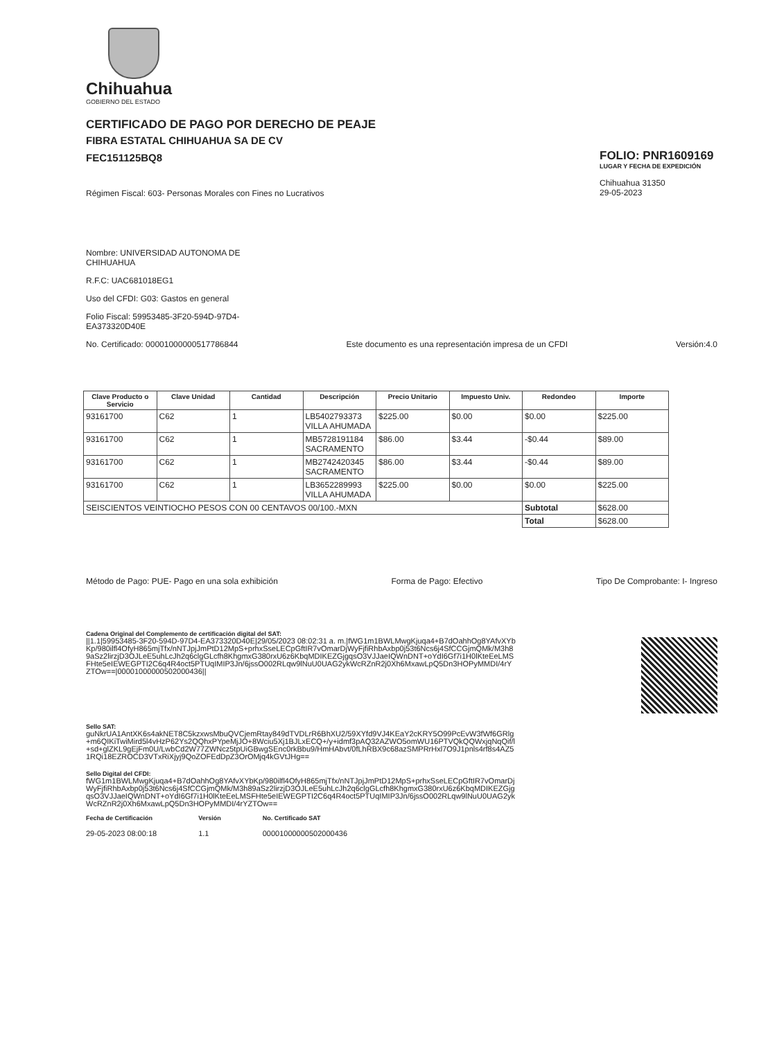Chihuahua
GOBIERNO DEL ESTADO
CERTIFICADO DE PAGO POR DERECHO DE PEAJE
FIBRA ESTATAL CHIHUAHUA SA DE CV
FEC151125BQ8
Régimen Fiscal: 603- Personas Morales con Fines no Lucrativos
FOLIO: PNR1609169
LUGAR Y FECHA DE EXPEDICIÓN
Chihuahua 31350
29-05-2023
Nombre: UNIVERSIDAD AUTONOMA DE CHIHUAHUA
R.F.C: UAC681018EG1
Uso del CFDI: G03: Gastos en general
Folio Fiscal: 59953485-3F20-594D-97D4-EA373320D40E
No. Certificado: 00001000000517786844 Este documento es una representación impresa de un CFDI Versión:4.0
| Clave Producto o Servicio | Clave Unidad | Cantidad | Descripción | Precio Unitario | Impuesto Univ. | Redondeo | Importe |
| --- | --- | --- | --- | --- | --- | --- | --- |
| 93161700 | C62 | 1 | LB5402793373 VILLA AHUMADA | $225.00 | $0.00 | $0.00 | $225.00 |
| 93161700 | C62 | 1 | MB5728191184 SACRAMENTO | $86.00 | $3.44 | -$0.44 | $89.00 |
| 93161700 | C62 | 1 | MB2742420345 SACRAMENTO | $86.00 | $3.44 | -$0.44 | $89.00 |
| 93161700 | C62 | 1 | LB3652289993 VILLA AHUMADA | $225.00 | $0.00 | $0.00 | $225.00 |
| SEISCIENTOS VEINTIOCHO PESOS CON 00 CENTAVOS 00/100.-MXN | | | | | | Subtotal | $628.00 |
| | | | | | | Total | $628.00 |
Método de Pago: PUE- Pago en una sola exhibición Forma de Pago: Efectivo Tipo De Comprobante: I- Ingreso
Cadena Original del Complemento de certificación digital del SAT:
||1.1|59953485-3F20-594D-97D4-EA373320D40E|29/05/2023 08:02:31 a. m.|fWG1m1BWLMwgKjuqa4+B7dOahhOg8YAfvXYbKp/980ilfl4OfyH865mjTfx/nNTJpjJmPtD12MpS+prhxSseLECpGftIR7vOmarDjWyFjfiRhbAxbp0j53t6Ncs6j4SfCCGjmQMk/M3h89aSz2lirzjD3OJLeE5uhLcJh2q6clgGLcfh8KhgmxG380rxU6z6KbqMDIKEZGjgqsO3VJJaeIQWnDNT+oYdI6Gf7i1H0lKteEeLMSFHte5eIEWEGPTI2C6q4R4oct5PTUqIMIP3Jn/6jssO002RLqw9lNuU0UAG2ykWcRZnR2j0Xh6MxawLpQ5Dn3HOPyMMDI/4rYZTOw==|00001000000502000436||
Sello SAT:
guNkrUA1AntXK6s4akNET8C5kzxwsMbuQVCjemRtay849dTVDLrR6BhXU2/59XYfd9VJ4KEaY2cKRY5O99PcEvW3fWf6GRlg+m6QIKiTwiMird5l4vHzP62Ys2QQhxPYpeMjJO+8Wciu5Xj1BJLxECQ+/y+idmf3pAQ32AZWO5omWU16PTVQkQQWxjqNqQif/l+sd+glZKL9gEjFm0U/LwbCd2W77ZWNcz5tpUiGBwgSEnc0rkBbu9/HmHAbvt/0fLhRBX9c68azSMPRrHxl7O9J1pnls4rf8s4AZ51RQi18EZROCD3VTxRiXjyj9QoZOFEdDpZ3OrOMjq4kGVtJHg==
Sello Digital del CFDI:
fWG1m1BWLMwgKjuqa4+B7dOahhOg8YAfvXYbKp/980ilfl4OfyH865mjTfx/nNTJpjJmPtD12MpS+prhxSseLECpGftIR7vOmarDjWyFjfiRhbAxbp0j53t6Ncs6j4SfCCGjmQMk/M3h89aSz2lirzjD3OJLeE5uhLcJh2q6clgGLcfh8KhgmxG380rxU6z6KbqMDIKEZGjgqsO3VJJaeIQWnDNT+oYdI6Gf7i1H0lKteEeLMSFHte5eIEWEGPTI2C6q4R4oct5PTUqIMIP3Jn/6jssO002RLqw9lNuU0UAG2ykWcRZnR2j0Xh6MxawLpQ5Dn3HOPyMMDI/4rYZTOw==
Fecha de Certificación
29-05-2023 08:00:18
Versión
1.1
No. Certificado SAT
00001000000502000436